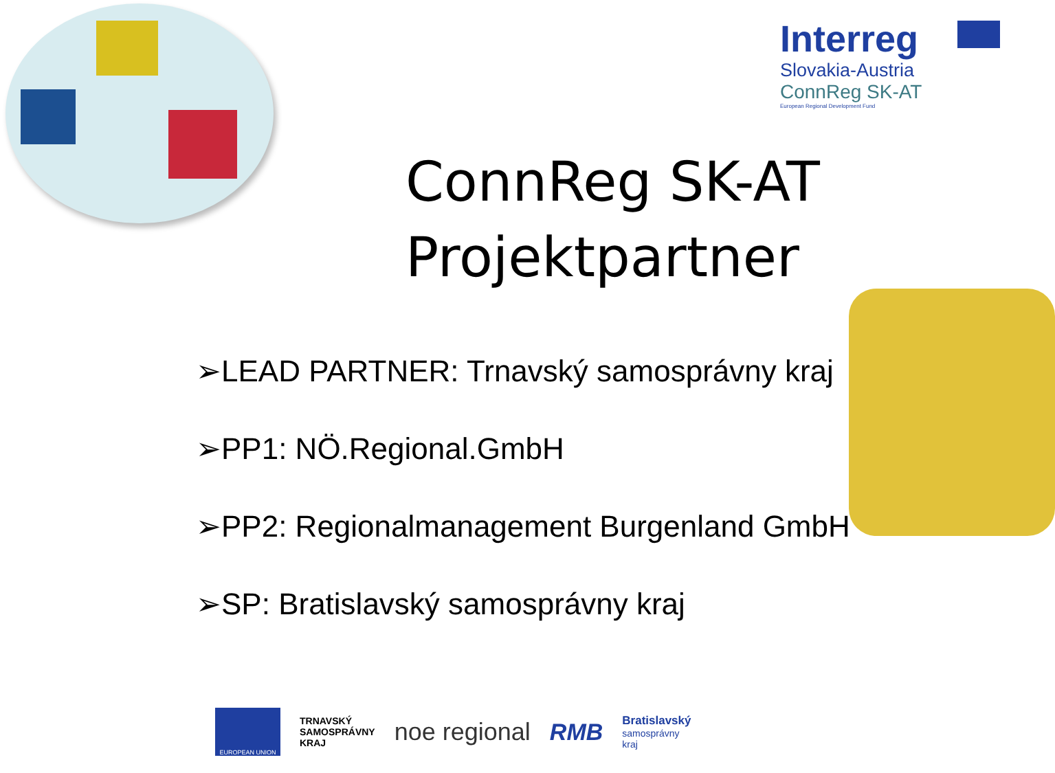Interreg
Slovakia-Austria
ConnReg SK-AT
European Regional Development Fund
ConnReg SK-AT
Projektpartner
➢LEAD PARTNER: Trnavský samosprávny kraj
➢PP1: NÖ.Regional.GmbH
➢PP2: Regionalmanagement Burgenland GmbH
➢SP: Bratislavský samosprávny kraj
EUROPEAN UNION
TRNAVSKÝ
SAMOSPRÁVNY
KRAJ
noe regional RMB
Bratislavský
samosprávny
kraj